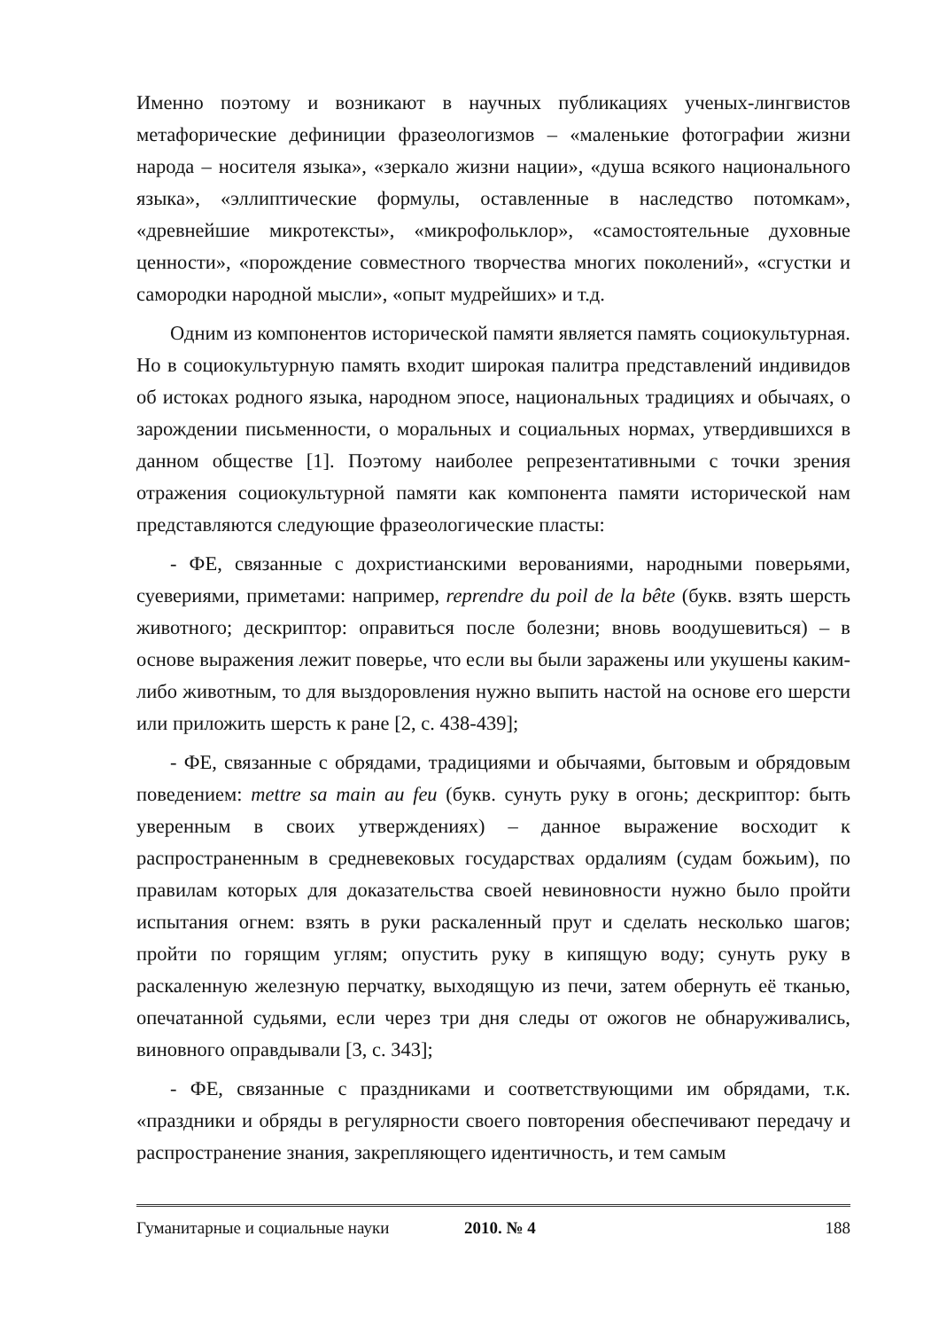Именно поэтому и возникают в научных публикациях ученых-лингвистов метафорические дефиниции фразеологизмов – «маленькие фотографии жизни народа – носителя языка», «зеркало жизни нации», «душа всякого национального языка», «эллиптические формулы, оставленные в наследство потомкам», «древнейшие микротексты», «микрофольклор», «самостоятельные духовные ценности», «порождение совместного творчества многих поколений», «сгустки и самородки народной мысли», «опыт мудрейших» и т.д.
Одним из компонентов исторической памяти является память социокультурная. Но в социокультурную память входит широкая палитра представлений индивидов об истоках родного языка, народном эпосе, национальных традициях и обычаях, о зарождении письменности, о моральных и социальных нормах, утвердившихся в данном обществе [1]. Поэтому наиболее репрезентативными с точки зрения отражения социокультурной памяти как компонента памяти исторической нам представляются следующие фразеологические пласты:
- ФЕ, связанные с дохристианскими верованиями, народными поверьями, суевериями, приметами: например, reprendre du poil de la bête (букв. взять шерсть животного; дескриптор: оправиться после болезни; вновь воодушевиться) – в основе выражения лежит поверье, что если вы были заражены или укушены каким-либо животным, то для выздоровления нужно выпить настой на основе его шерсти или приложить шерсть к ране [2, с. 438-439];
- ФЕ, связанные с обрядами, традициями и обычаями, бытовым и обрядовым поведением: mettre sa main au feu (букв. сунуть руку в огонь; дескриптор: быть уверенным в своих утверждениях) – данное выражение восходит к распространенным в средневековых государствах ордалиям (судам божьим), по правилам которых для доказательства своей невиновности нужно было пройти испытания огнем: взять в руки раскаленный прут и сделать несколько шагов; пройти по горящим углям; опустить руку в кипящую воду; сунуть руку в раскаленную железную перчатку, выходящую из печи, затем обернуть её тканью, опечатанной судьями, если через три дня следы от ожогов не обнаруживались, виновного оправдывали [3, с. 343];
- ФЕ, связанные с праздниками и соответствующими им обрядами, т.к. «праздники и обряды в регулярности своего повторения обеспечивают передачу и распространение знания, закрепляющего идентичность, и тем самым
Гуманитарные и социальные науки 2010. № 4 188